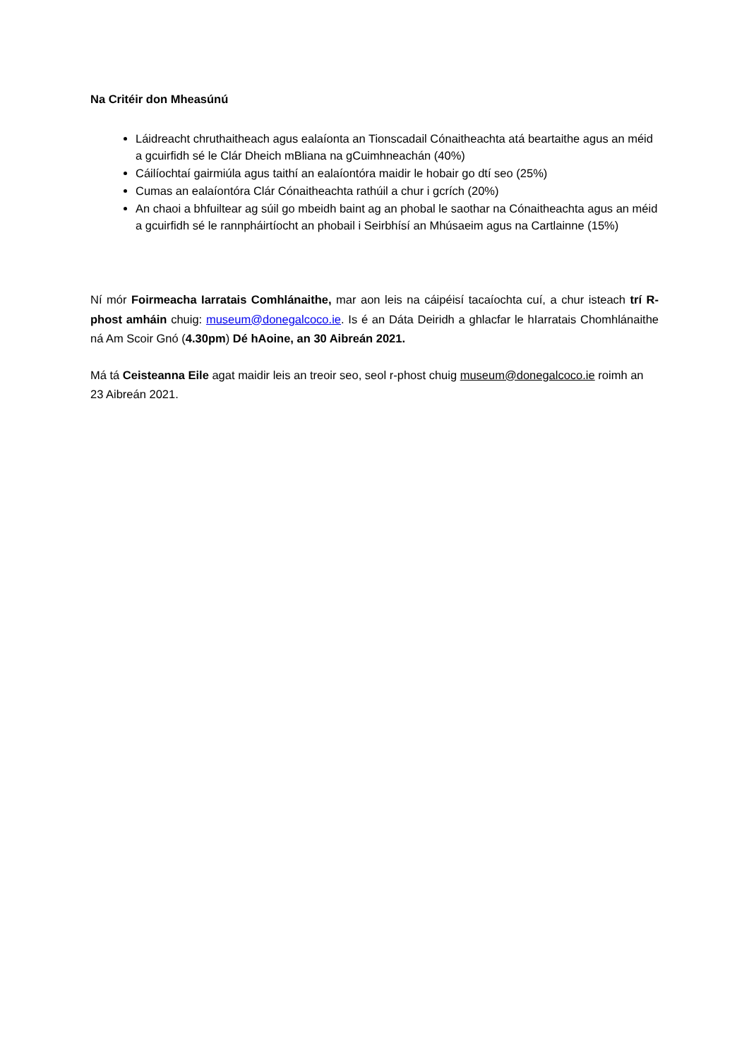Na Critéir don Mheasúnú
Láidreacht chruthaitheach agus ealaíonta an Tionscadail Cónaitheachta atá beartaithe agus an méid a gcuirfidh sé le Clár Dheich mBliana na gCuimhneachán (40%)
Cáilíochtaí gairmiúla agus taithí an ealaíontóra maidir le hobair go dtí seo (25%)
Cumas an ealaíontóra Clár Cónaitheachta rathúil a chur i gcrích (20%)
An chaoi a bhfuiltear ag súil go mbeidh baint ag an phobal le saothar na Cónaitheachta agus an méid a gcuirfidh sé le rannpháirtíocht an phobail i Seirbhísí an Mhúsaeim agus na Cartlainne (15%)
Ní mór Foirmeacha Iarratais Comhlánaithe, mar aon leis na cáipéisí tacaíochta cuí, a chur isteach trí R-phost amháin chuig: museum@donegalcoco.ie. Is é an Dáta Deiridh a ghlacfar le hIarratais Chomhlánaithe ná Am Scoir Gnó (4.30pm) Dé hAoine, an 30 Aibreán 2021.
Má tá Ceisteanna Eile agat maidir leis an treoir seo, seol r-phost chuig museum@donegalcoco.ie roimh an 23 Aibreán 2021.